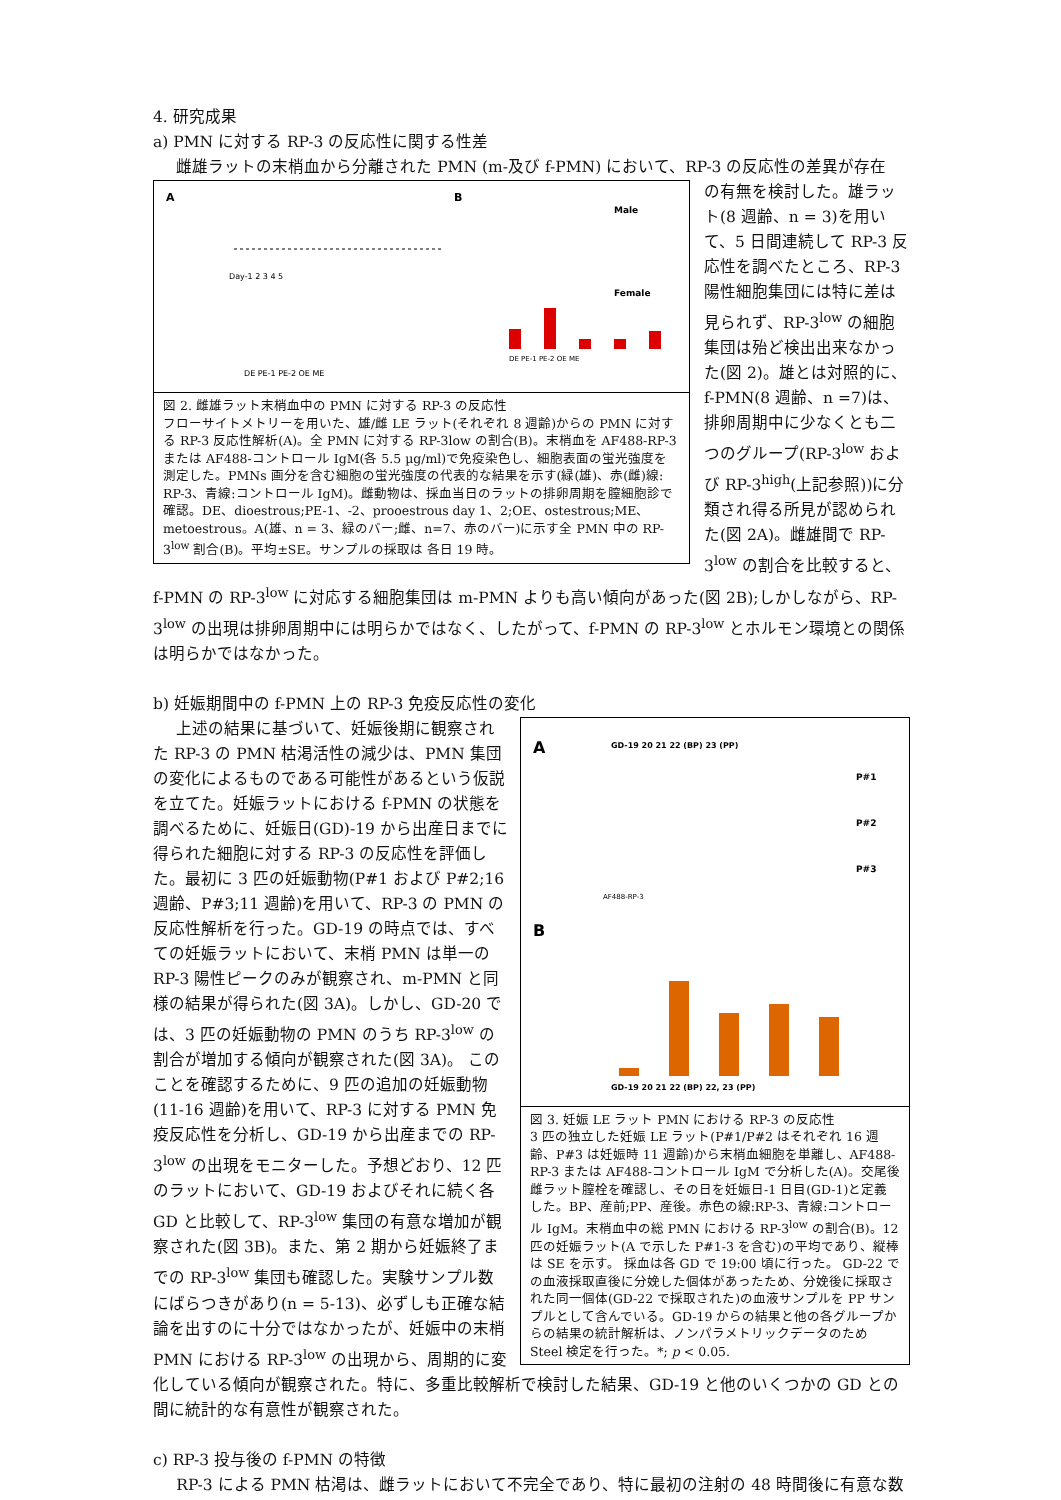4. 研究成果
a) PMN に対する RP-3 の反応性に関する性差
雌雄ラットの末梢血から分離された PMN (m-及び f-PMN) において、RP-3 の反応性の差異が存在
A
B
Day-1 2 3 4 5
DE PE-1 PE-2 OE ME
Male
Female
DE PE-1 PE-2 OE ME
図 2. 雌雄ラット末梢血中の PMN に対する RP-3 の反応性
フローサイトメトリーを用いた、雄/雌 LE ラット(それぞれ 8 週齢)からの PMN に対する RP-3 反応性解析(A)。全 PMN に対する RP-3low の割合(B)。末梢血を AF488-RP-3 または AF488-コントロール IgM(各 5.5 µg/ml)で免疫染色し、細胞表面の蛍光強度を測定した。PMNs 画分を含む細胞の蛍光強度の代表的な結果を示す(緑(雄)、赤(雌)線: RP-3、青線:コントロール IgM)。雌動物は、採血当日のラットの排卵周期を膣細胞診で確認。DE、dioestrous;PE-1、-2、prooestrous day 1、2;OE、ostestrous;ME、metoestrous。A(雄、n = 3、緑のバー;雌、n=7、赤のバー)に示す全 PMN 中の RP-3<sup>low</sup> 割合(B)。平均±SE。サンプルの採取は 各日 19 時。
の有無を検討した。雄ラット(8 週齢、n = 3)を用いて、5 日間連続して RP-3 反応性を調べたところ、RP-3 陽性細胞集団には特に差は見られず、RP-3<sup>low</sup> の細胞集団は殆ど検出出来なかった(図 2)。雄とは対照的に、f-PMN(8 週齢、n =7)は、排卵周期中に少なくとも二つのグループ(RP-3<sup>low</sup> および RP-3<sup>high</sup>(上記参照))に分類され得る所見が認められた(図 2A)。雌雄間で RP-3<sup>low</sup> の割合を比較すると、f-PMN の RP-3<sup>low</sup> に対応する細胞集団は m-PMN よりも高い傾向があった(図 2B);しかしながら、RP-3<sup>low</sup> の出現は排卵周期中には明らかではなく、したがって、f-PMN の RP-3<sup>low</sup> とホルモン環境との関係は明らかではなかった。
b) 妊娠期間中の f-PMN 上の RP-3 免疫反応性の変化
A
GD-19 20 21 22 (BP) 23 (PP)
P#1
P#2
P#3
AF488-RP-3
B
GD-19 20 21 22 (BP) 22, 23 (PP)
図 3. 妊娠 LE ラット PMN における RP-3 の反応性
3 匹の独立した妊娠 LE ラット(P#1/P#2 はそれぞれ 16 週齢、P#3 は妊娠時 11 週齢)から末梢血細胞を単離し、AF488-RP-3 または AF488-コントロール IgM で分析した(A)。交尾後雌ラット膣栓を確認し、その日を妊娠日-1 日目(GD-1)と定義した。BP、産前;PP、産後。赤色の線:RP-3、青線:コントロール IgM。末梢血中の総 PMN における RP-3<sup>low</sup> の割合(B)。12 匹の妊娠ラット(A で示した P#1-3 を含む)の平均であり、縦棒は SE を示す。 採血は各 GD で 19:00 頃に行った。 GD-22 での血液採取直後に分娩した個体があったため、分娩後に採取された同一個体(GD-22 で採取された)の血液サンプルを PP サンプルとして含んでいる。GD-19 からの結果と他の各グループからの結果の統計解析は、ノンパラメトリックデータのため Steel 検定を行った。*; p < 0.05.
上述の結果に基づいて、妊娠後期に観察された RP-3 の PMN 枯渇活性の減少は、PMN 集団の変化によるものである可能性があるという仮説を立てた。妊娠ラットにおける f-PMN の状態を調べるために、妊娠日(GD)-19 から出産日までに得られた細胞に対する RP-3 の反応性を評価した。最初に 3 匹の妊娠動物(P#1 および P#2;16 週齢、P#3;11 週齢)を用いて、RP-3 の PMN の反応性解析を行った。GD-19 の時点では、すべての妊娠ラットにおいて、末梢 PMN は単一の RP-3 陽性ピークのみが観察され、m-PMN と同様の結果が得られた(図 3A)。しかし、GD-20 では、3 匹の妊娠動物の PMN のうち RP-3<sup>low</sup> の割合が増加する傾向が観察された(図 3A)。 このことを確認するために、9 匹の追加の妊娠動物(11-16 週齢)を用いて、RP-3 に対する PMN 免疫反応性を分析し、GD-19 から出産までの RP-3<sup>low</sup> の出現をモニターした。予想どおり、12 匹のラットにおいて、GD-19 およびそれに続く各 GD と比較して、RP-3<sup>low</sup> 集団の有意な増加が観察された(図 3B)。また、第 2 期から妊娠終了までの RP-3<sup>low</sup> 集団も確認した。実験サンプル数にばらつきがあり(n = 5-13)、必ずしも正確な結論を出すのに十分ではなかったが、妊娠中の末梢 PMN における RP-3<sup>low</sup> の出現から、周期的に変化している傾向が観察された。特に、多重比較解析で検討した結果、GD-19 と他のいくつかの GD との間に統計的な有意性が観察された。
c) RP-3 投与後の f-PMN の特徴
RP-3 による PMN 枯渇は、雌ラットにおいて不完全であり、特に最初の注射の 48 時間後に有意な数